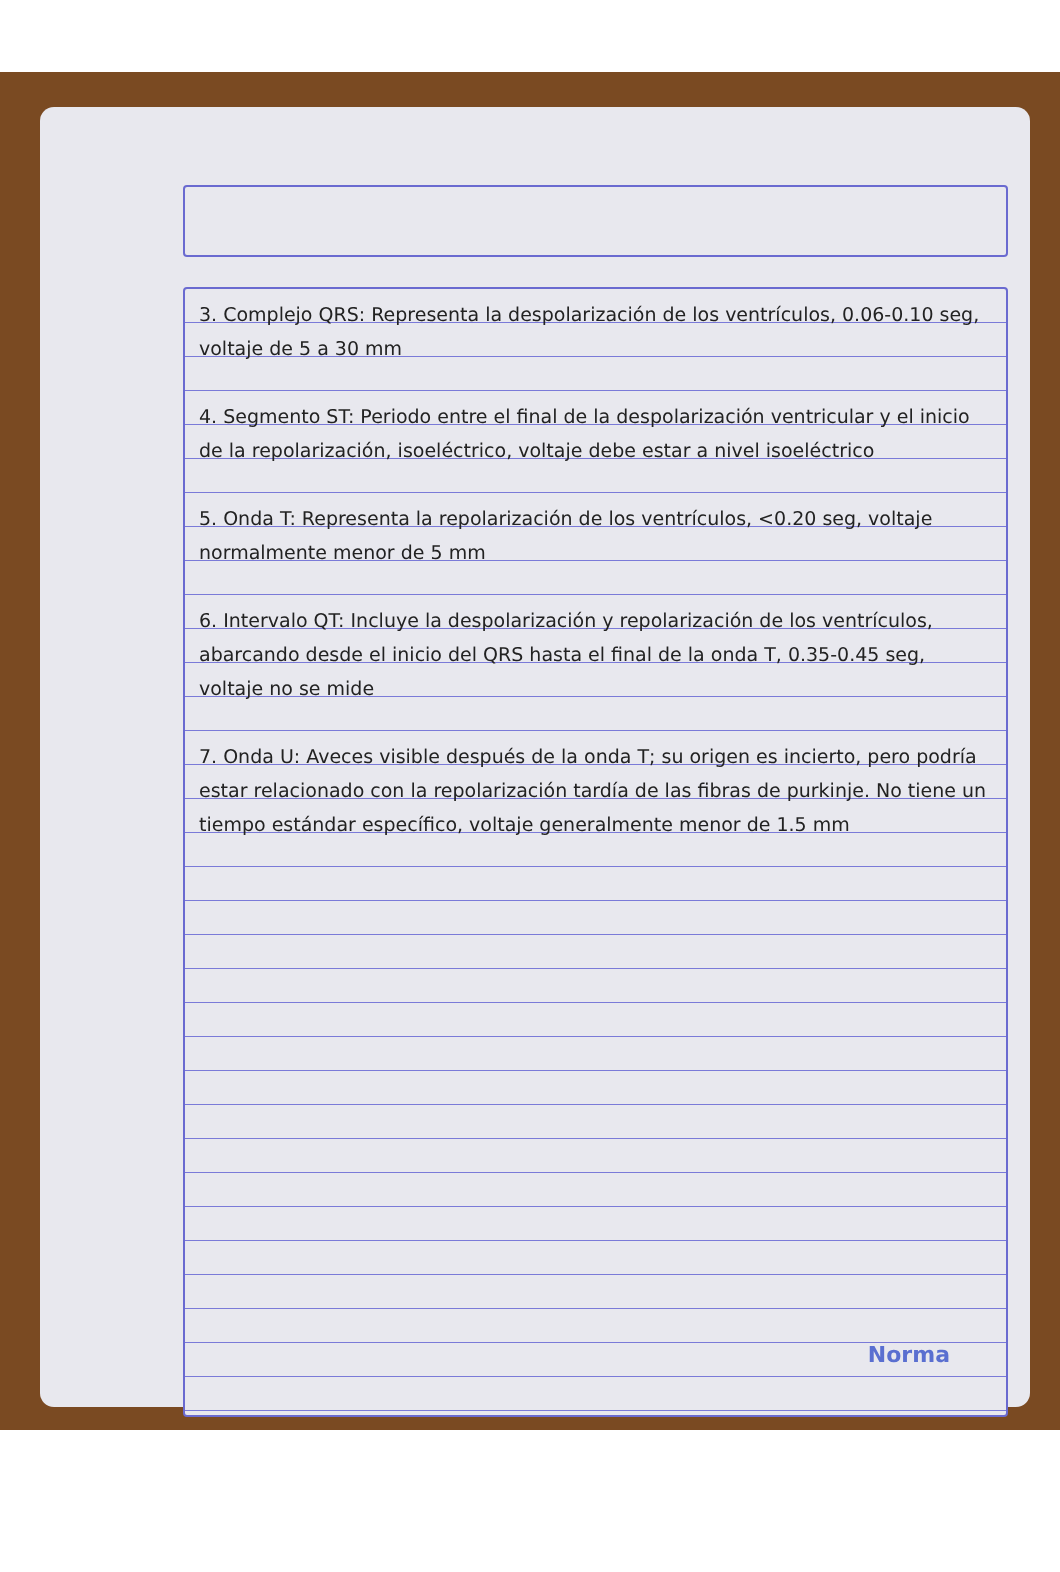3. Complejo QRS: Representa la despolarización de los ventrículos, 0.06-0.10 seg, voltaje de 5 a 30 mm
4. Segmento ST: Periodo entre el final de la despolarización ventricular y el inicio de la repolarización, isoeléctrico, voltaje debe estar a nivel isoeléctrico
5. Onda T: Representa la repolarización de los ventrículos, <0.20 seg, voltaje normalmente menor de 5 mm
6. Intervalo QT: Incluye la despolarización y repolarización de los ventrículos, abarcando desde el inicio del QRS hasta el final de la onda T, 0.35-0.45 seg, voltaje no se mide
7. Onda U: Aveces visible después de la onda T; su origen es incierto, pero podría estar relacionado con la repolarización tardía de las fibras de purkinje. No tiene un tiempo estándar específico, voltaje generalmente menor de 1.5 mm
Norma